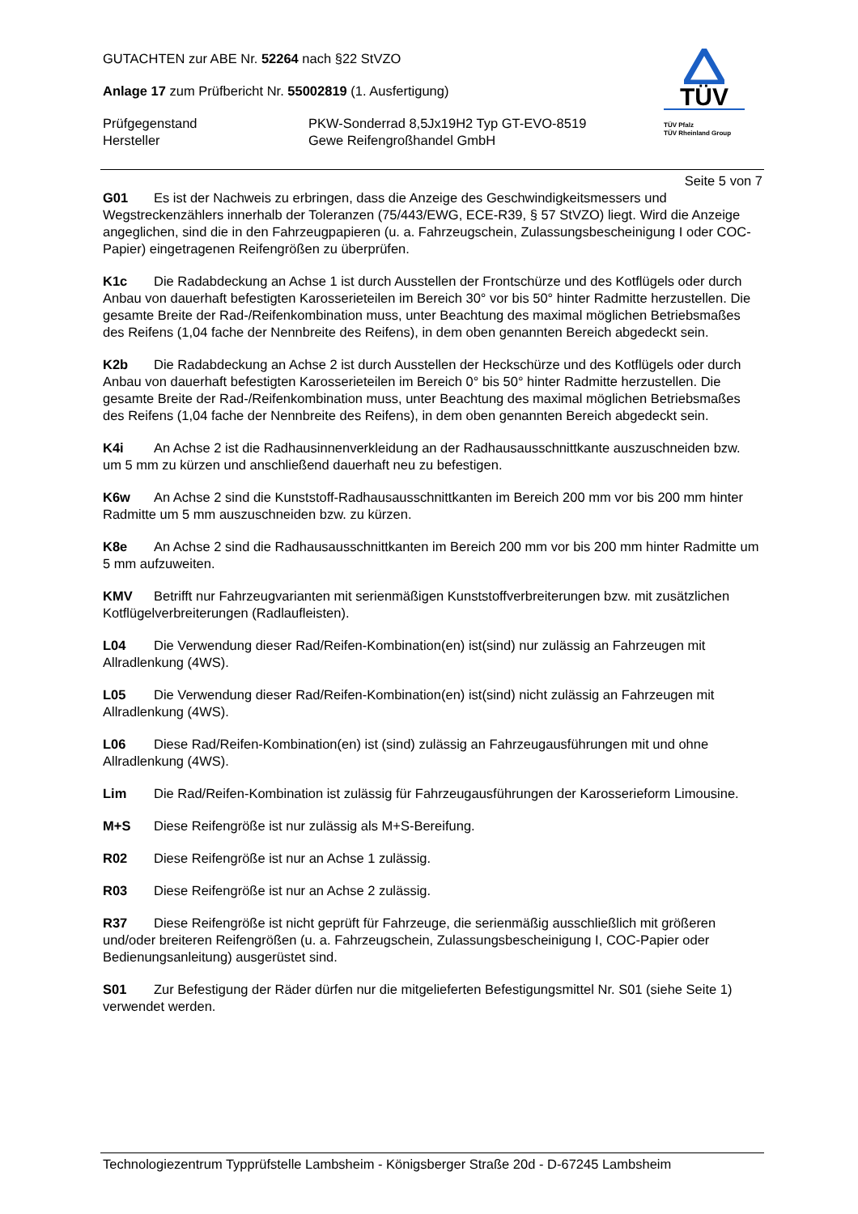GUTACHTEN zur ABE Nr. 52264 nach §22 StVZO
Anlage 17 zum Prüfbericht Nr. 55002819 (1. Ausfertigung)
Prüfgegenstand PKW-Sonderrad 8,5Jx19H2 Typ GT-EVO-8519
Hersteller Gewe Reifengroßhandel GmbH
TÜV
TÜV Pfalz
TÜV Rheinland Group
Seite 5 von 7
G01 Es ist der Nachweis zu erbringen, dass die Anzeige des Geschwindigkeitsmessers und Wegstreckenzählers innerhalb der Toleranzen (75/443/EWG, ECE-R39, § 57 StVZO) liegt. Wird die Anzeige angeglichen, sind die in den Fahrzeugpapieren (u. a. Fahrzeugschein, Zulassungsbescheinigung I oder COC-Papier) eingetragenen Reifengrößen zu überprüfen.
K1c Die Radabdeckung an Achse 1 ist durch Ausstellen der Frontschürze und des Kotflügels oder durch Anbau von dauerhaft befestigten Karosserieteilen im Bereich 30° vor bis 50° hinter Radmitte herzustellen. Die gesamte Breite der Rad-/Reifenkombination muss, unter Beachtung des maximal möglichen Betriebsmaßes des Reifens (1,04 fache der Nennbreite des Reifens), in dem oben genannten Bereich abgedeckt sein.
K2b Die Radabdeckung an Achse 2 ist durch Ausstellen der Heckschürze und des Kotflügels oder durch Anbau von dauerhaft befestigten Karosserieteilen im Bereich 0° bis 50° hinter Radmitte herzustellen. Die gesamte Breite der Rad-/Reifenkombination muss, unter Beachtung des maximal möglichen Betriebsmaßes des Reifens (1,04 fache der Nennbreite des Reifens), in dem oben genannten Bereich abgedeckt sein.
K4i An Achse 2 ist die Radhausinnenverkleidung an der Radhausausschnittkante auszuschneiden bzw. um 5 mm zu kürzen und anschließend dauerhaft neu zu befestigen.
K6w An Achse 2 sind die Kunststoff-Radhausausschnittkanten im Bereich 200 mm vor bis 200 mm hinter Radmitte um 5 mm auszuschneiden bzw. zu kürzen.
K8e An Achse 2 sind die Radhausausschnittkanten im Bereich 200 mm vor bis 200 mm hinter Radmitte um 5 mm aufzuweiten.
KMV Betrifft nur Fahrzeugvarianten mit serienmäßigen Kunststoffverbreiterungen bzw. mit zusätzlichen Kotflügelverbreiterungen (Radlaufleisten).
L04 Die Verwendung dieser Rad/Reifen-Kombination(en) ist(sind) nur zulässig an Fahrzeugen mit Allradlenkung (4WS).
L05 Die Verwendung dieser Rad/Reifen-Kombination(en) ist(sind) nicht zulässig an Fahrzeugen mit Allradlenkung (4WS).
L06 Diese Rad/Reifen-Kombination(en) ist (sind) zulässig an Fahrzeugausführungen mit und ohne Allradlenkung (4WS).
Lim Die Rad/Reifen-Kombination ist zulässig für Fahrzeugausführungen der Karosserieform Limousine.
M+S Diese Reifengröße ist nur zulässig als M+S-Bereifung.
R02 Diese Reifengröße ist nur an Achse 1 zulässig.
R03 Diese Reifengröße ist nur an Achse 2 zulässig.
R37 Diese Reifengröße ist nicht geprüft für Fahrzeuge, die serienmäßig ausschließlich mit größeren und/oder breiteren Reifengrößen (u. a. Fahrzeugschein, Zulassungsbescheinigung I, COC-Papier oder Bedienungsanleitung) ausgerüstet sind.
S01 Zur Befestigung der Räder dürfen nur die mitgelieferten Befestigungsmittel Nr. S01 (siehe Seite 1) verwendet werden.
Technologiezentrum Typprüfstelle Lambsheim - Königsberger Straße 20d - D-67245 Lambsheim